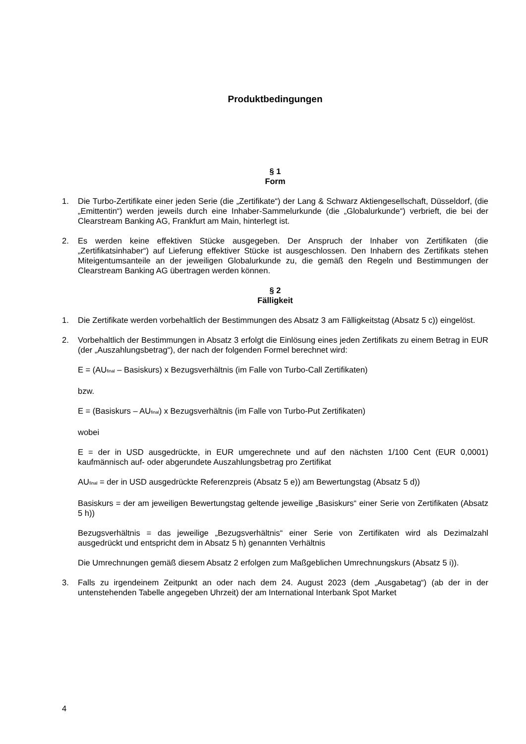Produktbedingungen
§ 1
Form
1. Die Turbo-Zertifikate einer jeden Serie (die „Zertifikate“) der Lang & Schwarz Aktiengesellschaft, Düsseldorf, (die „Emittentin“) werden jeweils durch eine Inhaber-Sammelurkunde (die „Globalurkunde“) verbrieft, die bei der Clearstream Banking AG, Frankfurt am Main, hinterlegt ist.
2. Es werden keine effektiven Stücke ausgegeben. Der Anspruch der Inhaber von Zertifikaten (die „Zertifikatsinhaber“) auf Lieferung effektiver Stücke ist ausgeschlossen. Den Inhabern des Zertifikats stehen Miteigentumsanteile an der jeweiligen Globalurkunde zu, die gemäß den Regeln und Bestimmungen der Clearstream Banking AG übertragen werden können.
§ 2
Fälligkeit
1. Die Zertifikate werden vorbehaltlich der Bestimmungen des Absatz 3 am Fälligkeitstag (Absatz 5 c)) eingelöst.
2. Vorbehaltlich der Bestimmungen in Absatz 3 erfolgt die Einlösung eines jeden Zertifikats zu einem Betrag in EUR (der „Auszahlungsbetrag“), der nach der folgenden Formel berechnet wird:
E = (AU<sub>final</sub> – Basiskurs) x Bezugsverhältnis (im Falle von Turbo-Call Zertifikaten)
bzw.
E = (Basiskurs – AU<sub>final</sub>) x Bezugsverhältnis (im Falle von Turbo-Put Zertifikaten)
wobei
E = der in USD ausgedrückte, in EUR umgerechnete und auf den nächsten 1/100 Cent (EUR 0,0001) kaufmännisch auf- oder abgerundete Auszahlungsbetrag pro Zertifikat
AU<sub>final</sub> = der in USD ausgedrückte Referenzpreis (Absatz 5 e)) am Bewertungstag (Absatz 5 d))
Basiskurs = der am jeweiligen Bewertungstag geltende jeweilige „Basiskurs“ einer Serie von Zertifikaten (Absatz 5 h))
Bezugsverhältnis = das jeweilige „Bezugsverhältnis“ einer Serie von Zertifikaten wird als Dezimalzahl ausgedrückt und entspricht dem in Absatz 5 h) genannten Verhältnis
Die Umrechnungen gemäß diesem Absatz 2 erfolgen zum Maßgeblichen Umrechnungskurs (Absatz 5 i)).
3. Falls zu irgendeinem Zeitpunkt an oder nach dem 24. August 2023 (dem „Ausgabetag“) (ab der in der untenstehenden Tabelle angegeben Uhrzeit) der am International Interbank Spot Market
4